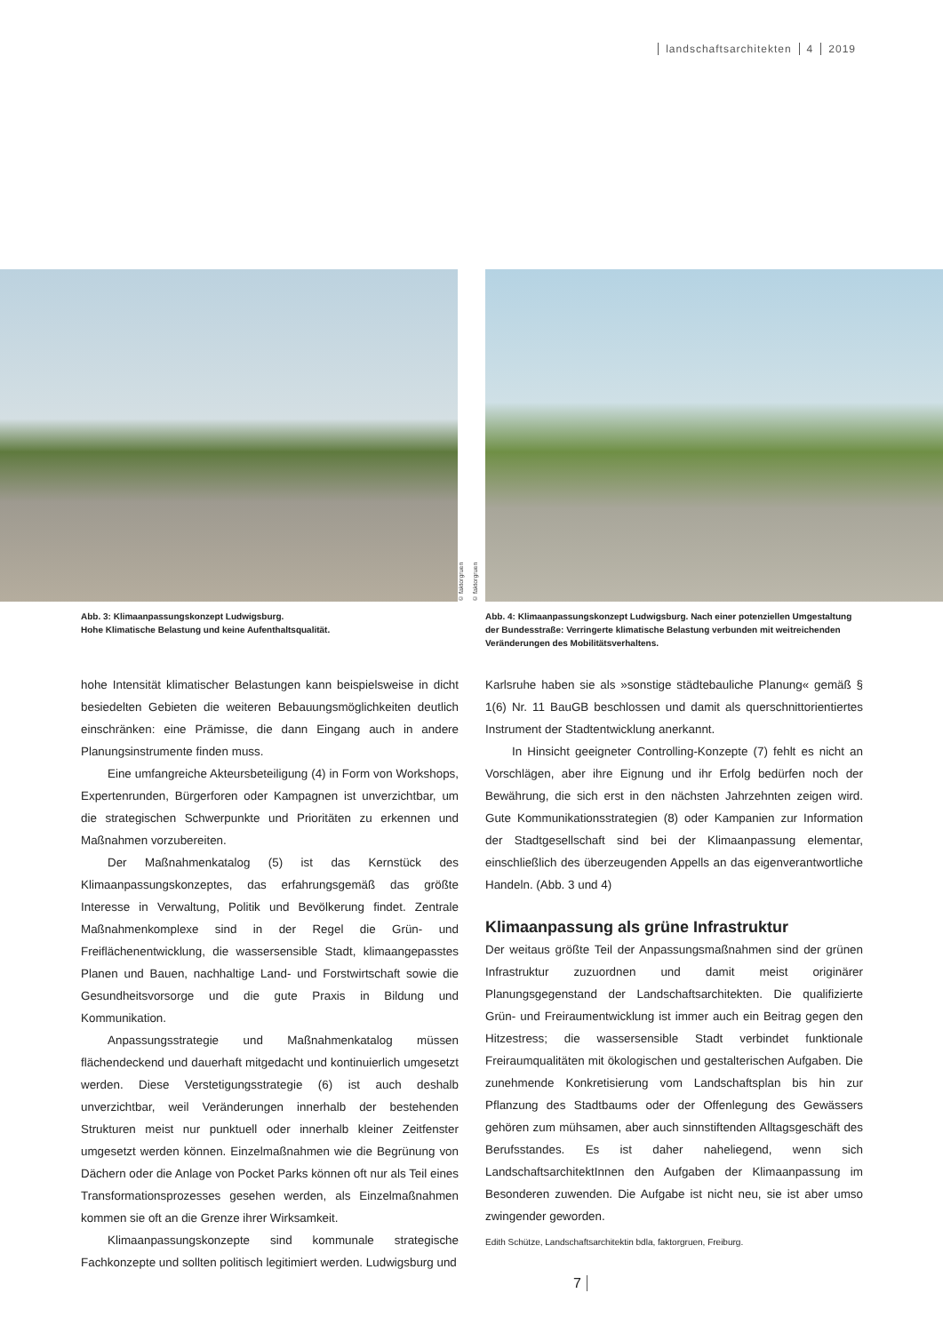landschaftsarchitekten 4 2019
© faktorgruen
© faktorgruen
Abb. 3: Klimaanpassungskonzept Ludwigsburg.
Hohe Klimatische Belastung und keine Aufenthaltsqualität.
Abb. 4: Klimaanpassungskonzept Ludwigsburg. Nach einer potenziellen Umgestaltung der Bundesstraße: Verringerte klimatische Belastung verbunden mit weitreichenden Veränderungen des Mobilitätsverhaltens.
hohe Intensität klimatischer Belastungen kann beispielsweise in dicht besiedelten Gebieten die weiteren Bebauungsmöglichkeiten deutlich einschränken: eine Prämisse, die dann Eingang auch in andere Planungsinstrumente finden muss.
Eine umfangreiche Akteursbeteiligung (4) in Form von Workshops, Expertenrunden, Bürgerforen oder Kampagnen ist unverzichtbar, um die strategischen Schwerpunkte und Prioritäten zu erkennen und Maßnahmen vorzubereiten.
Der Maßnahmenkatalog (5) ist das Kernstück des Klimaanpassungskonzeptes, das erfahrungsgemäß das größte Interesse in Verwaltung, Politik und Bevölkerung findet. Zentrale Maßnahmenkomplexe sind in der Regel die Grün- und Freiflächenentwicklung, die wassersensible Stadt, klimaangepasstes Planen und Bauen, nachhaltige Land- und Forstwirtschaft sowie die Gesundheitsvorsorge und die gute Praxis in Bildung und Kommunikation.
Anpassungsstrategie und Maßnahmenkatalog müssen flächendeckend und dauerhaft mitgedacht und kontinuierlich umgesetzt werden. Diese Verstetigungsstrategie (6) ist auch deshalb unverzichtbar, weil Veränderungen innerhalb der bestehenden Strukturen meist nur punktuell oder innerhalb kleiner Zeitfenster umgesetzt werden können. Einzelmaßnahmen wie die Begrünung von Dächern oder die Anlage von Pocket Parks können oft nur als Teil eines Transformationsprozesses gesehen werden, als Einzelmaßnahmen kommen sie oft an die Grenze ihrer Wirksamkeit.
Klimaanpassungskonzepte sind kommunale strategische Fachkonzepte und sollten politisch legitimiert werden. Ludwigsburg und
Karlsruhe haben sie als »sonstige städtebauliche Planung« gemäß § 1(6) Nr. 11 BauGB beschlossen und damit als querschnittorientiertes Instrument der Stadtentwicklung anerkannt.
In Hinsicht geeigneter Controlling-Konzepte (7) fehlt es nicht an Vorschlägen, aber ihre Eignung und ihr Erfolg bedürfen noch der Bewährung, die sich erst in den nächsten Jahrzehnten zeigen wird. Gute Kommunikationsstrategien (8) oder Kampanien zur Information der Stadtgesellschaft sind bei der Klimaanpassung elementar, einschließlich des überzeugenden Appells an das eigenverantwortliche Handeln. (Abb. 3 und 4)
Klimaanpassung als grüne Infrastruktur
Der weitaus größte Teil der Anpassungsmaßnahmen sind der grünen Infrastruktur zuzuordnen und damit meist originärer Planungsgegenstand der Landschaftsarchitekten. Die qualifizierte Grün- und Freiraumentwicklung ist immer auch ein Beitrag gegen den Hitzestress; die wassersensible Stadt verbindet funktionale Freiraumqualitäten mit ökologischen und gestalterischen Aufgaben. Die zunehmende Konkretisierung vom Landschaftsplan bis hin zur Pflanzung des Stadtbaums oder der Offenlegung des Gewässers gehören zum mühsamen, aber auch sinnstiftenden Alltagsgeschäft des Berufsstandes. Es ist daher naheliegend, wenn sich LandschaftsarchitektInnen den Aufgaben der Klimaanpassung im Besonderen zuwenden. Die Aufgabe ist nicht neu, sie ist aber umso zwingender geworden.
Edith Schütze, Landschaftsarchitektin bdla, faktorgruen, Freiburg.
7